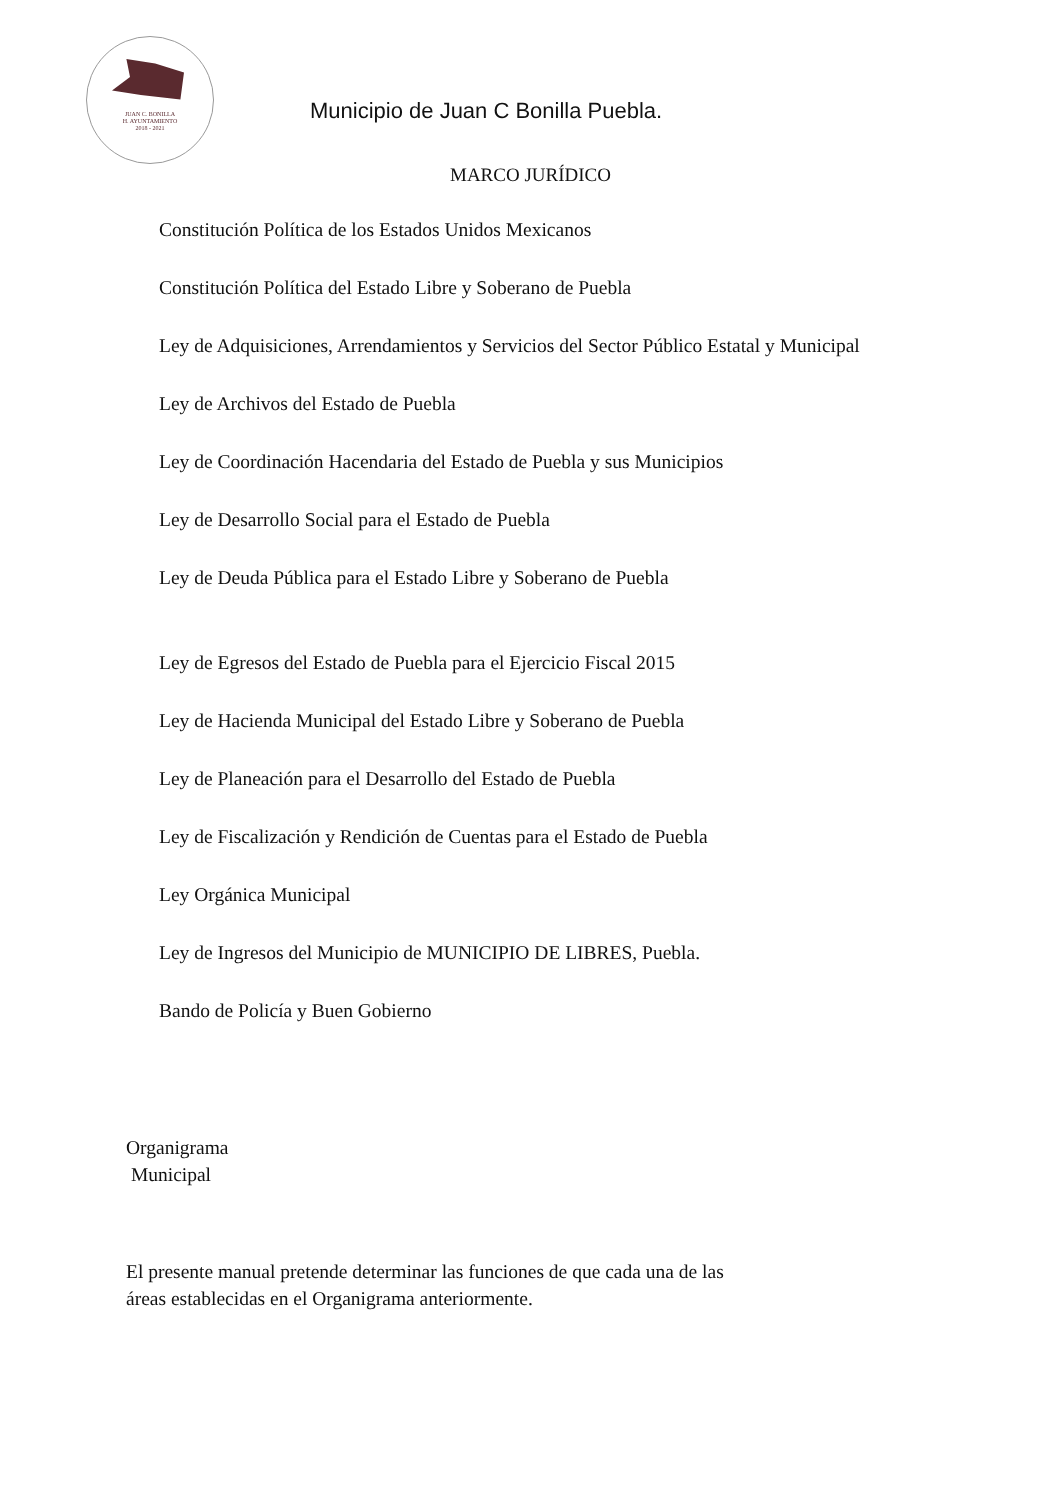JUAN C. BONILLA
H. AYUNTAMIENTO
2018 - 2021
Municipio de Juan C Bonilla Puebla.
MARCO JURÍDICO
Constitución Política de los Estados Unidos Mexicanos
Constitución Política del Estado Libre y Soberano de Puebla
Ley de Adquisiciones, Arrendamientos y Servicios del Sector Público Estatal y Municipal
Ley de Archivos del Estado de Puebla
Ley de Coordinación Hacendaria del Estado de Puebla y sus Municipios
Ley de Desarrollo Social para el Estado de Puebla
Ley de Deuda Pública para el Estado Libre y Soberano de Puebla
Ley de Egresos del Estado de Puebla para el Ejercicio Fiscal 2015
Ley de Hacienda Municipal del Estado Libre y Soberano de Puebla
Ley de Planeación para el Desarrollo del Estado de Puebla
Ley de Fiscalización y Rendición de Cuentas para el Estado de Puebla
Ley Orgánica Municipal
Ley de Ingresos del Municipio de MUNICIPIO DE LIBRES, Puebla.
Bando de Policía y Buen Gobierno
Organigrama
Municipal
El presente manual pretende determinar las funciones de que cada una de las
áreas establecidas en el Organigrama anteriormente.